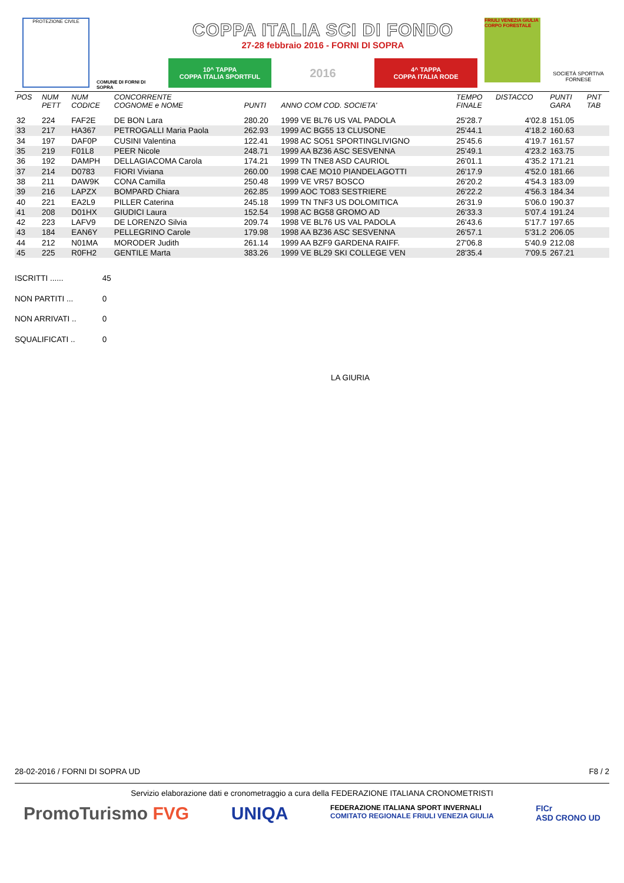PROTEZIONE CIVILE
COMUNE DI FORNI DI SOPRA
COPPA ITALIA SCI DI FONDO
27-28 febbraio 2016 - FORNI DI SOPRA
10^ TAPPA
COPPA ITALIA SPORTFUL
2016
4^ TAPPA
COPPA ITALIA RODE
FRIULI VENEZIA GIULIA CORPO FORESTALE
SOCIETÀ SPORTIVA FORNESE
| POS | NUM PETT | NUM CODICE | CONCORRENTE COGNOME e NOME | PUNTI | ANNO COM COD. SOCIETA' | TEMPO FINALE | DISTACCO | PUNTI GARA | PNT TAB |
| --- | --- | --- | --- | --- | --- | --- | --- | --- | --- |
| 32 | 224 | FAF2E | DE BON Lara | 280.20 | 1999 VE BL76 US VAL PADOLA | 25'28.7 | 4'02.8 | 151.05 | |
| 33 | 217 | HA367 | PETROGALLI Maria Paola | 262.93 | 1999 AC BG55 13 CLUSONE | 25'44.1 | 4'18.2 | 160.63 | |
| 34 | 197 | DAF0P | CUSINI Valentina | 122.41 | 1998 AC SO51 SPORTINGLIVIGNO | 25'45.6 | 4'19.7 | 161.57 | |
| 35 | 219 | F01L8 | PEER Nicole | 248.71 | 1999 AA BZ36 ASC SESVENNA | 25'49.1 | 4'23.2 | 163.75 | |
| 36 | 192 | DAMPH | DELLAGIACOMA Carola | 174.21 | 1999 TN TNE8 ASD CAURIOL | 26'01.1 | 4'35.2 | 171.21 | |
| 37 | 214 | D0783 | FIORI Viviana | 260.00 | 1998 CAE MO10 PIANDELAGOTTI | 26'17.9 | 4'52.0 | 181.66 | |
| 38 | 211 | DAW9K | CONA Camilla | 250.48 | 1999 VE VR57 BOSCO | 26'20.2 | 4'54.3 | 183.09 | |
| 39 | 216 | LAPZX | BOMPARD Chiara | 262.85 | 1999 AOC TO83 SESTRIERE | 26'22.2 | 4'56.3 | 184.34 | |
| 40 | 221 | EA2L9 | PILLER Caterina | 245.18 | 1999 TN TNF3 US DOLOMITICA | 26'31.9 | 5'06.0 | 190.37 | |
| 41 | 208 | D01HX | GIUDICI Laura | 152.54 | 1998 AC BG58 GROMO AD | 26'33.3 | 5'07.4 | 191.24 | |
| 42 | 223 | LAFV9 | DE LORENZO Silvia | 209.74 | 1998 VE BL76 US VAL PADOLA | 26'43.6 | 5'17.7 | 197.65 | |
| 43 | 184 | EAN6Y | PELLEGRINO Carole | 179.98 | 1998 AA BZ36 ASC SESVENNA | 26'57.1 | 5'31.2 | 206.05 | |
| 44 | 212 | N01MA | MORODER Judith | 261.14 | 1999 AA BZF9 GARDENA RAIFF. | 27'06.8 | 5'40.9 | 212.08 | |
| 45 | 225 | R0FH2 | GENTILE Marta | 383.26 | 1999 VE BL29 SKI COLLEGE VEN | 28'35.4 | 7'09.5 | 267.21 | |
ISCRITTI ...... 45
NON PARTITI ... 0
NON ARRIVATI .. 0
SQUALIFICATI .. 0
LA GIURIA
28-02-2016 / FORNI DI SOPRA UD F8 / 2
Servizio elaborazione dati e cronometraggio a cura della FEDERAZIONE ITALIANA CRONOMETRISTI
PromoTurismo FVG UNIQA FEDERAZIONE ITALIANA SPORT INVERNALI
COMITATO REGIONALE FRIULI VENEZIA GIULIA FICr
ASD CRONO UD